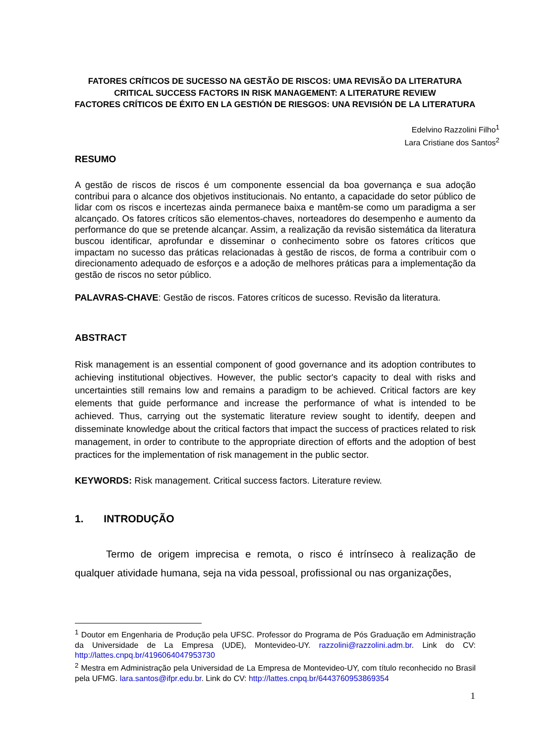FATORES CRÍTICOS DE SUCESSO NA GESTÃO DE RISCOS: UMA REVISÃO DA LITERATURA
CRITICAL SUCCESS FACTORS IN RISK MANAGEMENT: A LITERATURE REVIEW
FACTORES CRÍTICOS DE ÉXITO EN LA GESTIÓN DE RIESGOS: UNA REVISIÓN DE LA LITERATURA
Edelvino Razzolini Filho<sup>1</sup>
Lara Cristiane dos Santos<sup>2</sup>
RESUMO
A gestão de riscos de riscos é um componente essencial da boa governança e sua adoção contribui para o alcance dos objetivos institucionais. No entanto, a capacidade do setor público de lidar com os riscos e incertezas ainda permanece baixa e mantêm-se como um paradigma a ser alcançado. Os fatores críticos são elementos-chaves, norteadores do desempenho e aumento da performance do que se pretende alcançar. Assim, a realização da revisão sistemática da literatura buscou identificar, aprofundar e disseminar o conhecimento sobre os fatores críticos que impactam no sucesso das práticas relacionadas à gestão de riscos, de forma a contribuir com o direcionamento adequado de esforços e a adoção de melhores práticas para a implementação da gestão de riscos no setor público.
PALAVRAS-CHAVE: Gestão de riscos. Fatores críticos de sucesso. Revisão da literatura.
ABSTRACT
Risk management is an essential component of good governance and its adoption contributes to achieving institutional objectives. However, the public sector's capacity to deal with risks and uncertainties still remains low and remains a paradigm to be achieved. Critical factors are key elements that guide performance and increase the performance of what is intended to be achieved. Thus, carrying out the systematic literature review sought to identify, deepen and disseminate knowledge about the critical factors that impact the success of practices related to risk management, in order to contribute to the appropriate direction of efforts and the adoption of best practices for the implementation of risk management in the public sector.
KEYWORDS: Risk management. Critical success factors. Literature review.
1. INTRODUÇÃO
Termo de origem imprecisa e remota, o risco é intrínseco à realização de qualquer atividade humana, seja na vida pessoal, profissional ou nas organizações,
<sup>1</sup> Doutor em Engenharia de Produção pela UFSC. Professor do Programa de Pós Graduação em Administração da Universidade de La Empresa (UDE), Montevideo-UY. razzolini@razzolini.adm.br. Link do CV: http://lattes.cnpq.br/4196064047953730
<sup>2</sup> Mestra em Administração pela Universidad de La Empresa de Montevideo-UY, com título reconhecido no Brasil pela UFMG. lara.santos@ifpr.edu.br. Link do CV: http://lattes.cnpq.br/6443760953869354
1